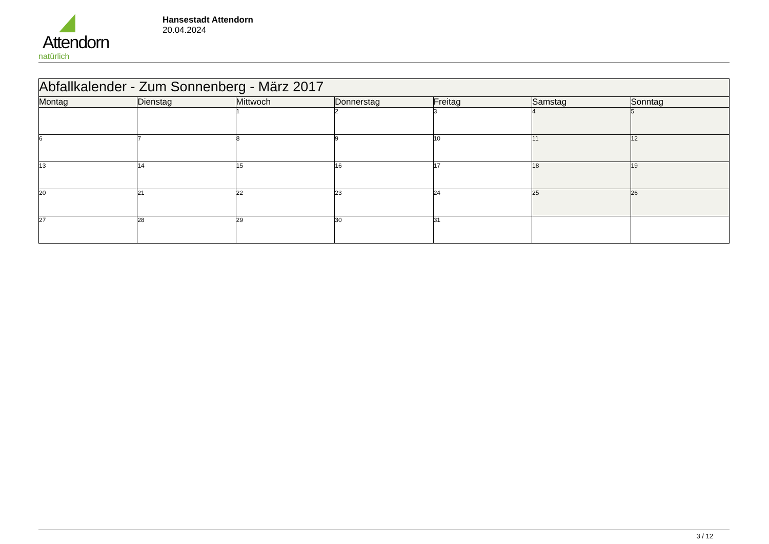Attendorn
natürlich
Hansestadt Attendorn
20.04.2024
| Abfallkalender - Zum Sonnenberg - März 2017 | | | | | | |
| Montag | Dienstag | Mittwoch | Donnerstag | Freitag | Samstag | Sonntag |
| | | 1 | 2 | 3 | 4 | 5 |
| 6 | 7 | 8 | 9 | 10 | 11 | 12 |
| 13 | 14 | 15 | 16 | 17 | 18 | 19 |
| 20 | 21 | 22 | 23 | 24 | 25 | 26 |
| 27 | 28 | 29 | 30 | 31 | | |
3 / 12